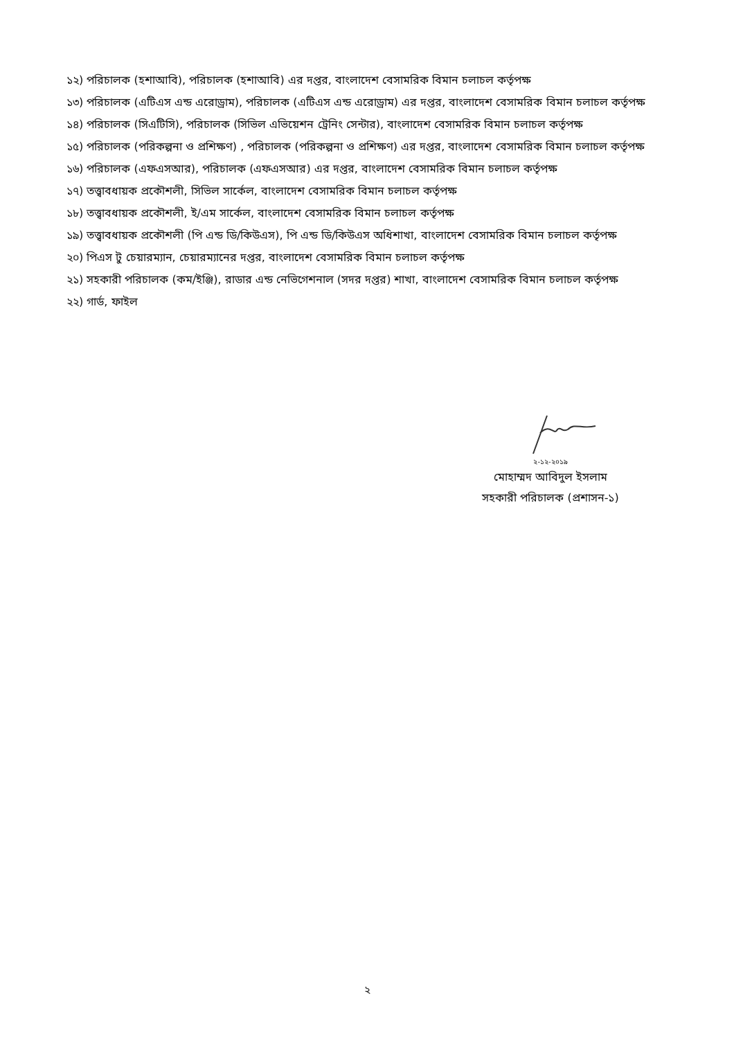১২) পরিচালক (হশাআবি), পরিচালক (হশাআবি) এর দপ্তর, বাংলাদেশ বেসামরিক বিমান চলাচল কর্তৃপক্ষ
১৩) পরিচালক (এটিএস এন্ড এরোড্রাম), পরিচালক (এটিএস এন্ড এরোড্রাম) এর দপ্তর, বাংলাদেশ বেসামরিক বিমান চলাচল কর্তৃপক্ষ
১৪) পরিচালক (সিএটিসি), পরিচালক (সিভিল এভিয়েশন ট্রেনিং সেন্টার), বাংলাদেশ বেসামরিক বিমান চলাচল কর্তৃপক্ষ
১৫) পরিচালক (পরিকল্পনা ও প্রশিক্ষণ) , পরিচালক (পরিকল্পনা ও প্রশিক্ষণ) এর দপ্তর, বাংলাদেশ বেসামরিক বিমান চলাচল কর্তৃপক্ষ
১৬) পরিচালক (এফএসআর), পরিচালক (এফএসআর) এর দপ্তর, বাংলাদেশ বেসামরিক বিমান চলাচল কর্তৃপক্ষ
১৭) তত্ত্বাবধায়ক প্রকৌশলী, সিভিল সার্কেল, বাংলাদেশ বেসামরিক বিমান চলাচল কর্তৃপক্ষ
১৮) তত্ত্বাবধায়ক প্রকৌশলী, ই/এম সার্কেল, বাংলাদেশ বেসামরিক বিমান চলাচল কর্তৃপক্ষ
১৯) তত্ত্বাবধায়ক প্রকৌশলী (পি এন্ড ডি/কিউএস), পি এন্ড ডি/কিউএস অধিশাখা, বাংলাদেশ বেসামরিক বিমান চলাচল কর্তৃপক্ষ
২০) পিএস টু চেয়ারম্যান, চেয়ারম্যানের দপ্তর, বাংলাদেশ বেসামরিক বিমান চলাচল কর্তৃপক্ষ
২১) সহকারী পরিচালক (কম/ইঞ্জি), রাডার এন্ড নেভিগেশনাল (সদর দপ্তর) শাখা, বাংলাদেশ বেসামরিক বিমান চলাচল কর্তৃপক্ষ
২২) গার্ড, ফাইল
২-১২-২০১৯
মোহাম্মদ আবিদুল ইসলাম
সহকারী পরিচালক (প্রশাসন-১)
২